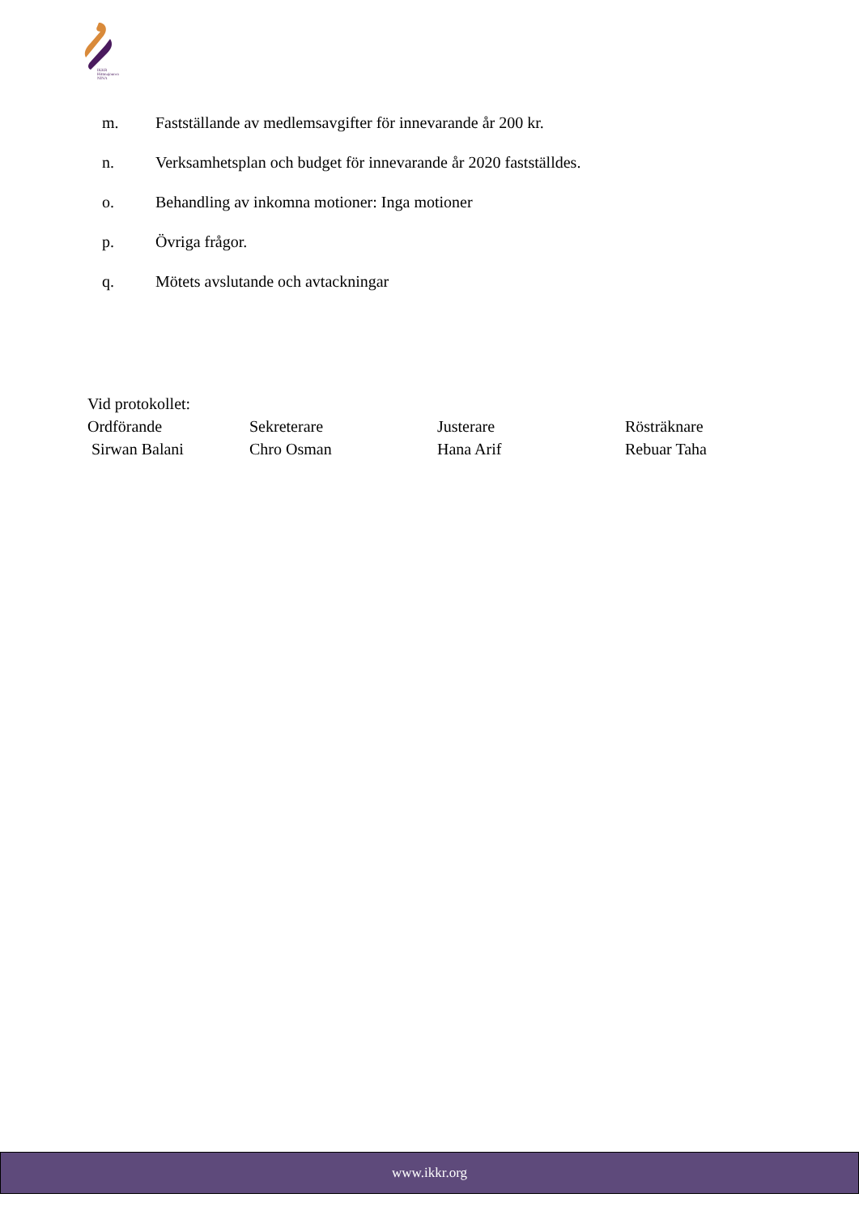IKKR
Hittmajouren NINA
m. Fastställande av medlemsavgifter för innevarande år 200 kr.
n. Verksamhetsplan och budget för innevarande år 2020 fastställdes.
o. Behandling av inkomna motioner: Inga motioner
p. Övriga frågor.
q. Mötets avslutande och avtackningar
Vid protokollet:
Ordförande Sekreterare Justerare Rösträknare
Sirwan Balani Chro Osman Hana Arif Rebuar Taha
www.ikkr.org